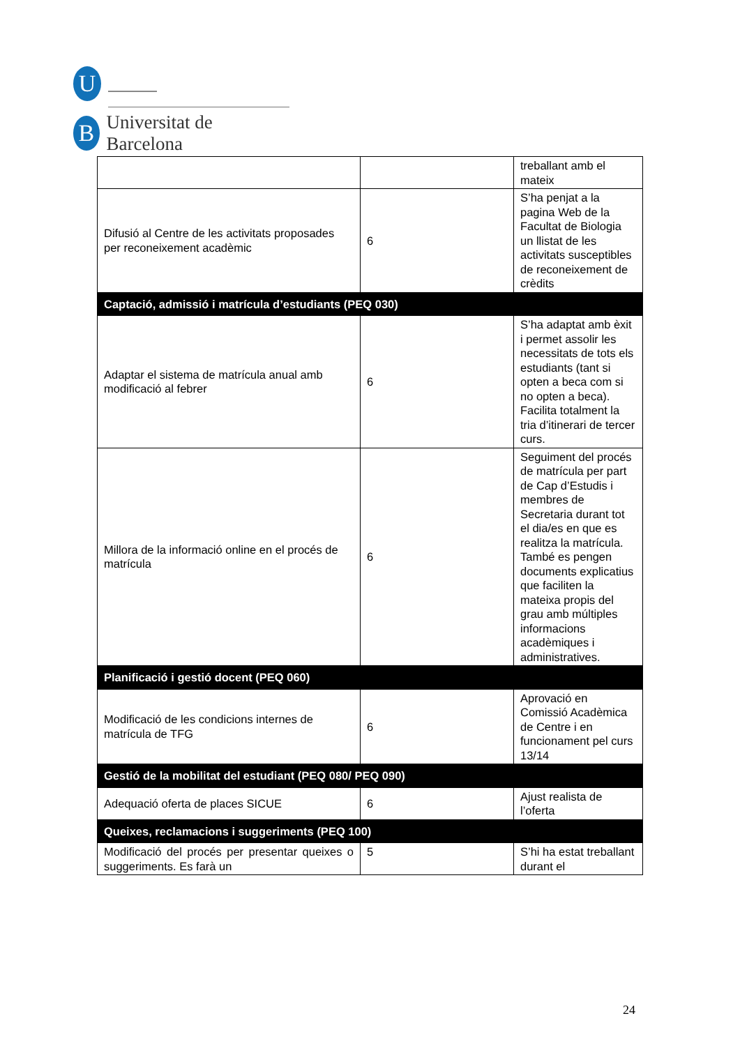U
B
Universitat de Barcelona
| | | treballant amb el mateix |
| Difusió al Centre de les activitats proposades per reconeixement acadèmic | 6 | S’ha penjat a la pagina Web de la Facultat de Biologia un llistat de les activitats susceptibles de reconeixement de crèdits |
| Captació, admissió i matrícula d’estudiants (PEQ 030) | | |
| Adaptar el sistema de matrícula anual amb modificació al febrer | 6 | S’ha adaptat amb èxit i permet assolir les necessitats de tots els estudiants (tant si opten a beca com si no opten a beca). Facilita totalment la tria d’itinerari de tercer curs. |
| Millora de la informació online en el procés de matrícula | 6 | Seguiment del procés de matrícula per part de Cap d’Estudis i membres de Secretaria durant tot el dia/es en que es realitza la matrícula. També es pengen documents explicatius que faciliten la mateixa propis del grau amb múltiples informacions acadèmiques i administratives. |
| Planificació i gestió docent (PEQ 060) | | |
| Modificació de les condicions internes de matrícula de TFG | 6 | Aprovació en Comissió Acadèmica de Centre i en funcionament pel curs 13/14 |
| Gestió de la mobilitat del estudiant (PEQ 080/ PEQ 090) | | |
| Adequació oferta de places SICUE | 6 | Ajust realista de l’oferta |
| Queixes, reclamacions i suggeriments (PEQ 100) | | |
| Modificació del procés per presentar queixes o suggeriments. Es farà un | 5 | S’hi ha estat treballant durant el |
24